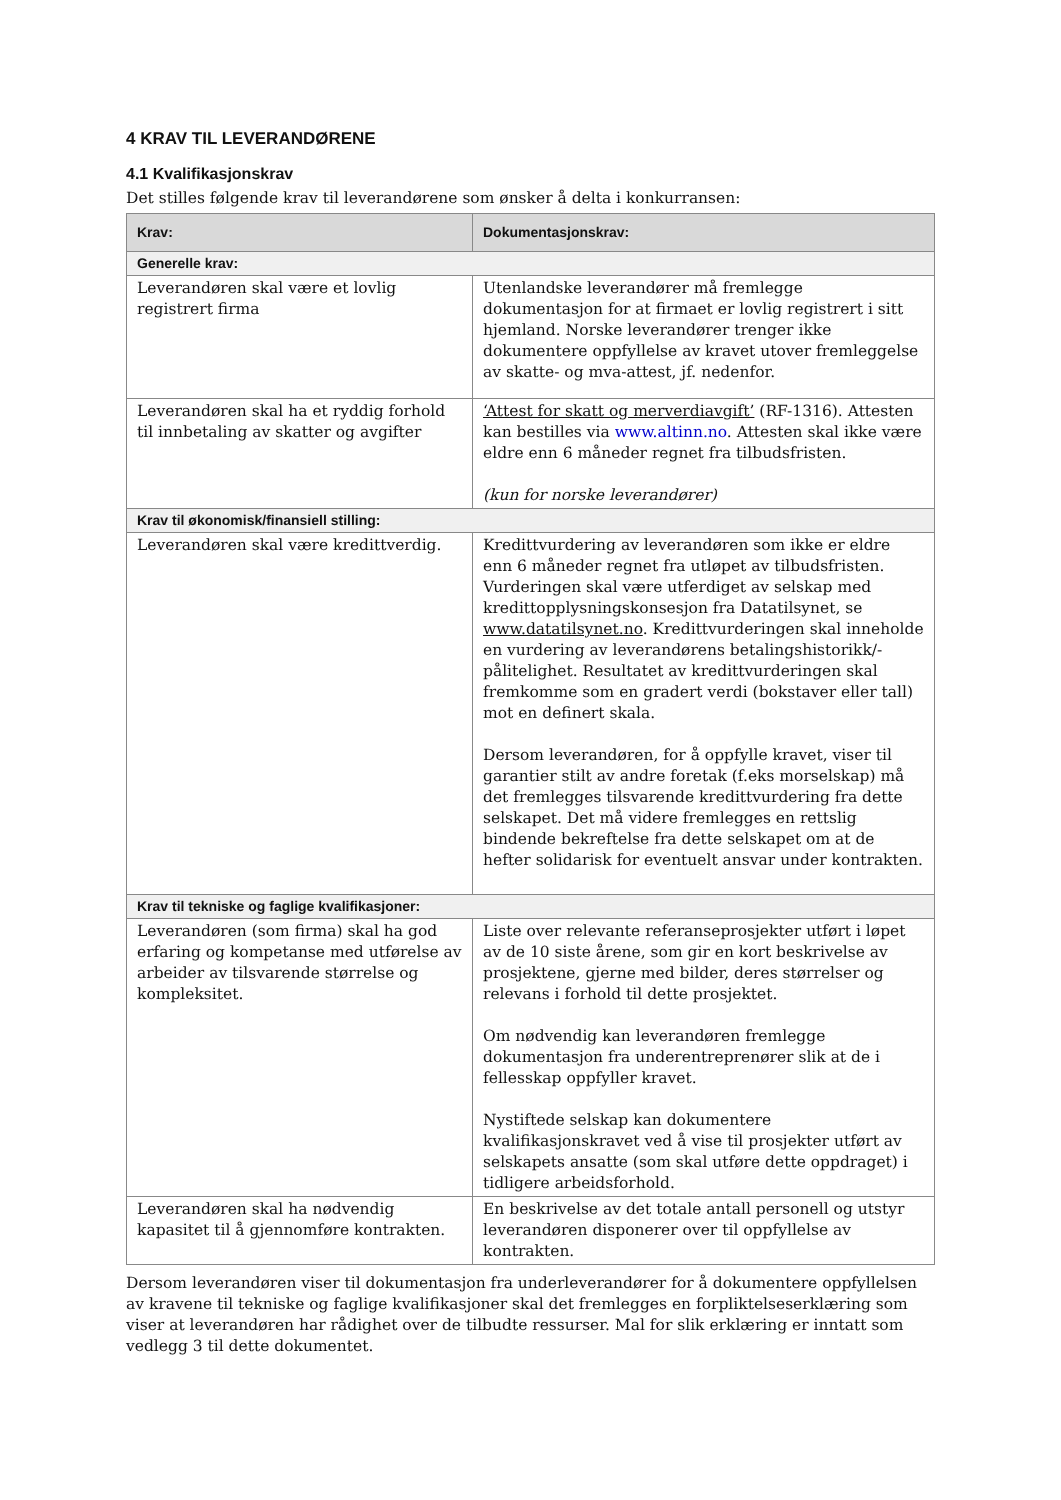4 KRAV TIL LEVERANDØRENE
4.1 Kvalifikasjonskrav
Det stilles følgende krav til leverandørene som ønsker å delta i konkurransen:
| Krav: | Dokumentasjonskrav: |
| --- | --- |
| Generelle krav: | |
| Leverandøren skal være et lovlig registrert firma | Utenlandske leverandører må fremlegge dokumentasjon for at firmaet er lovlig registrert i sitt hjemland. Norske leverandører trenger ikke dokumentere oppfyllelse av kravet utover fremleggelse av skatte- og mva-attest, jf. nedenfor. |
| Leverandøren skal ha et ryddig forhold til innbetaling av skatter og avgifter | ‘Attest for skatt og merverdiavgift’ (RF-1316). Attesten kan bestilles via www.altinn.no . Attesten skal ikke være eldre enn 6 måneder regnet fra tilbudsfristen. (kun for norske leverandører) |
| Krav til økonomisk/finansiell stilling: | |
| Leverandøren skal være kredittverdig. | Kredittvurdering av leverandøren som ikke er eldre enn 6 måneder regnet fra utløpet av tilbudsfristen. Vurderingen skal være utferdiget av selskap med kredittopplysningskonsesjon fra Datatilsynet, se www.datatilsynet.no . Kredittvurderingen skal inneholde en vurdering av leverandørens betalingshistorikk/-pålitelighet. Resultatet av kredittvurderingen skal fremkomme som en gradert verdi (bokstaver eller tall) mot en definert skala. Dersom leverandøren, for å oppfylle kravet, viser til garantier stilt av andre foretak (f.eks morselskap) må det fremlegges tilsvarende kredittvurdering fra dette selskapet. Det må videre fremlegges en rettslig bindende bekreftelse fra dette selskapet om at de hefter solidarisk for eventuelt ansvar under kontrakten. |
| Krav til tekniske og faglige kvalifikasjoner: | |
| Leverandøren (som firma) skal ha god erfaring og kompetanse med utførelse av arbeider av tilsvarende størrelse og kompleksitet. | Liste over relevante referanseprosjekter utført i løpet av de 10 siste årene, som gir en kort beskrivelse av prosjektene, gjerne med bilder, deres størrelser og relevans i forhold til dette prosjektet. Om nødvendig kan leverandøren fremlegge dokumentasjon fra underentreprenører slik at de i fellesskap oppfyller kravet. Nystiftede selskap kan dokumentere kvalifikasjonskravet ved å vise til prosjekter utført av selskapets ansatte (som skal utføre dette oppdraget) i tidligere arbeidsforhold. |
| Leverandøren skal ha nødvendig kapasitet til å gjennomføre kontrakten. | En beskrivelse av det totale antall personell og utstyr leverandøren disponerer over til oppfyllelse av kontrakten. |
Dersom leverandøren viser til dokumentasjon fra underleverandører for å dokumentere oppfyllelsen av kravene til tekniske og faglige kvalifikasjoner skal det fremlegges en forpliktelseserklæring som viser at leverandøren har rådighet over de tilbudte ressurser. Mal for slik erklæring er inntatt som vedlegg 3 til dette dokumentet.